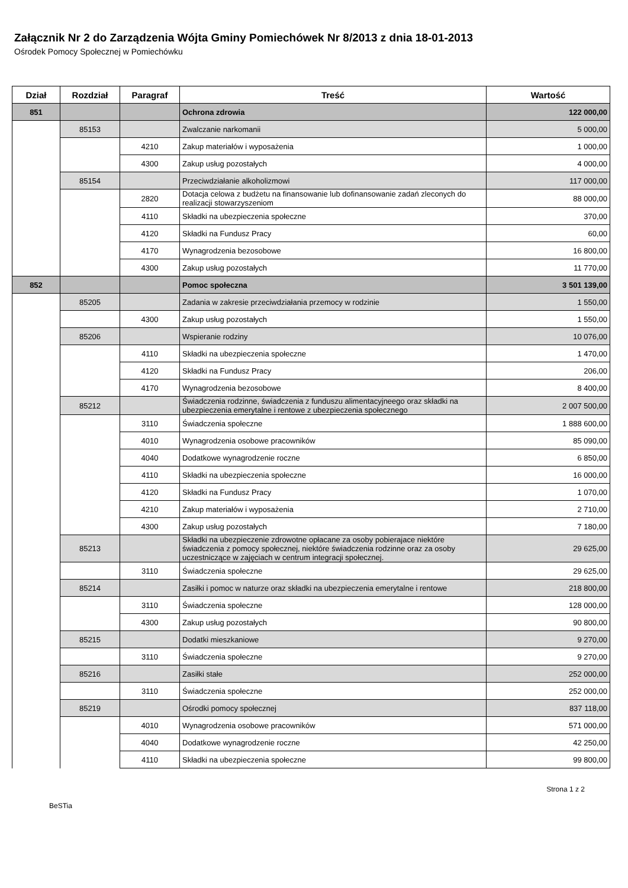Załącznik Nr 2 do Zarządzenia Wójta Gminy Pomiechówek Nr 8/2013 z dnia 18-01-2013
Ośrodek Pomocy Społecznej w Pomiechówku
| Dział | Rozdział | Paragraf | Treść | Wartość |
| --- | --- | --- | --- | --- |
| 851 | | | Ochrona zdrowia | 122 000,00 |
| | 85153 | | Zwalczanie narkomanii | 5 000,00 |
| | | 4210 | Zakup materiałów i wyposażenia | 1 000,00 |
| | | 4300 | Zakup usług pozostałych | 4 000,00 |
| | 85154 | | Przeciwdziałanie alkoholizmowi | 117 000,00 |
| | | 2820 | Dotacja celowa z budżetu na finansowanie lub dofinansowanie zadań zleconych do realizacji stowarzyszeniom | 88 000,00 |
| | | 4110 | Składki na ubezpieczenia społeczne | 370,00 |
| | | 4120 | Składki na Fundusz Pracy | 60,00 |
| | | 4170 | Wynagrodzenia bezosobowe | 16 800,00 |
| | | 4300 | Zakup usług pozostałych | 11 770,00 |
| 852 | | | Pomoc społeczna | 3 501 139,00 |
| | 85205 | | Zadania w zakresie przeciwdziałania przemocy w rodzinie | 1 550,00 |
| | | 4300 | Zakup usług pozostałych | 1 550,00 |
| | 85206 | | Wspieranie rodziny | 10 076,00 |
| | | 4110 | Składki na ubezpieczenia społeczne | 1 470,00 |
| | | 4120 | Składki na Fundusz Pracy | 206,00 |
| | | 4170 | Wynagrodzenia bezosobowe | 8 400,00 |
| | 85212 | | Świadczenia rodzinne, świadczenia z funduszu alimentacyjneego oraz składki na ubezpieczenia emerytalne i rentowe z ubezpieczenia społecznego | 2 007 500,00 |
| | | 3110 | Świadczenia społeczne | 1 888 600,00 |
| | | 4010 | Wynagrodzenia osobowe pracowników | 85 090,00 |
| | | 4040 | Dodatkowe wynagrodzenie roczne | 6 850,00 |
| | | 4110 | Składki na ubezpieczenia społeczne | 16 000,00 |
| | | 4120 | Składki na Fundusz Pracy | 1 070,00 |
| | | 4210 | Zakup materiałów i wyposażenia | 2 710,00 |
| | | 4300 | Zakup usług pozostałych | 7 180,00 |
| | 85213 | | Składki na ubezpieczenie zdrowotne opłacane za osoby pobierajace niektóre świadczenia z pomocy społecznej, niektóre świadczenia rodzinne oraz za osoby uczestniczące w zajęciach w centrum integracji społecznej. | 29 625,00 |
| | | 3110 | Świadczenia społeczne | 29 625,00 |
| | 85214 | | Zasiłki i pomoc w naturze oraz składki na ubezpieczenia emerytalne i rentowe | 218 800,00 |
| | | 3110 | Świadczenia społeczne | 128 000,00 |
| | | 4300 | Zakup usług pozostałych | 90 800,00 |
| | 85215 | | Dodatki mieszkaniowe | 9 270,00 |
| | | 3110 | Świadczenia społeczne | 9 270,00 |
| | 85216 | | Zasiłki stałe | 252 000,00 |
| | | 3110 | Świadczenia społeczne | 252 000,00 |
| | 85219 | | Ośrodki pomocy społecznej | 837 118,00 |
| | | 4010 | Wynagrodzenia osobowe pracowników | 571 000,00 |
| | | 4040 | Dodatkowe wynagrodzenie roczne | 42 250,00 |
| | | 4110 | Składki na ubezpieczenia społeczne | 99 800,00 |
Strona 1 z 2
BeSTia